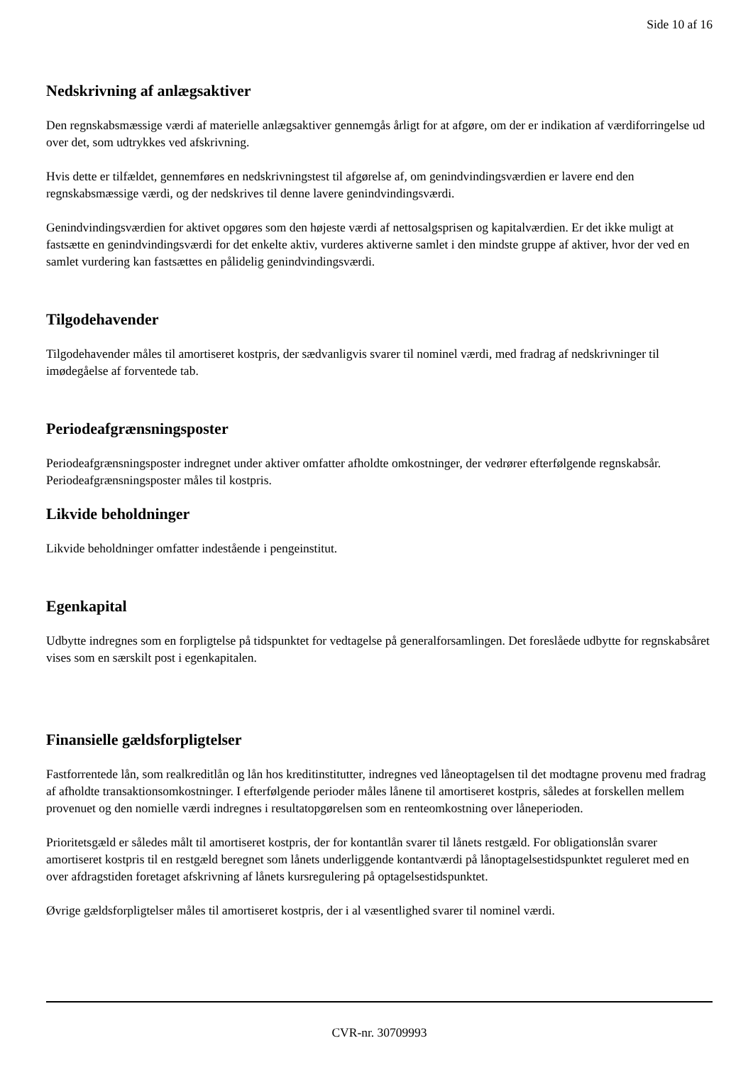Side 10 af 16
Nedskrivning af anlægsaktiver
Den regnskabsmæssige værdi af materielle anlægsaktiver gennemgås årligt for at afgøre, om der er indikation af værdiforringelse ud over det, som udtrykkes ved afskrivning.
Hvis dette er tilfældet, gennemføres en nedskrivningstest til afgørelse af, om genindvindingsværdien er lavere end den regnskabsmæssige værdi, og der nedskrives til denne lavere genindvindingsværdi.
Genindvindingsværdien for aktivet opgøres som den højeste værdi af nettosalgsprisen og kapitalværdien. Er det ikke muligt at fastsætte en genindvindingsværdi for det enkelte aktiv, vurderes aktiverne samlet i den mindste gruppe af aktiver, hvor der ved en samlet vurdering kan fastsættes en pålidelig genindvindingsværdi.
Tilgodehavender
Tilgodehavender måles til amortiseret kostpris, der sædvanligvis svarer til nominel værdi, med fradrag af nedskrivninger til imødegåelse af forventede tab.
Periodeafgrænsningsposter
Periodeafgrænsningsposter indregnet under aktiver omfatter afholdte omkostninger, der vedrører efterfølgende regnskabsår. Periodeafgrænsningsposter måles til kostpris.
Likvide beholdninger
Likvide beholdninger omfatter indestående i pengeinstitut.
Egenkapital
Udbytte indregnes som en forpligtelse på tidspunktet for vedtagelse på generalforsamlingen. Det foreslåede udbytte for regnskabsåret vises som en særskilt post i egenkapitalen.
Finansielle gældsforpligtelser
Fastforrentede lån, som realkreditlån og lån hos kreditinstitutter, indregnes ved låneoptagelsen til det modtagne provenu med fradrag af afholdte transaktionsomkostninger. I efterfølgende perioder måles lånene til amortiseret kostpris, således at forskellen mellem provenuet og den nomielle værdi indregnes i resultatopgørelsen som en renteomkostning over låneperioden.
Prioritetsgæld er således målt til amortiseret kostpris, der for kontantlån svarer til lånets restgæld. For obligationslån svarer amortiseret kostpris til en restgæld beregnet som lånets underliggende kontantværdi på lånoptagelsestidspunktet reguleret med en over afdragstiden foretaget afskrivning af lånets kursregulering på optagelsestidspunktet.
Øvrige gældsforpligtelser måles til amortiseret kostpris, der i al væsentlighed svarer til nominel værdi.
CVR-nr. 30709993